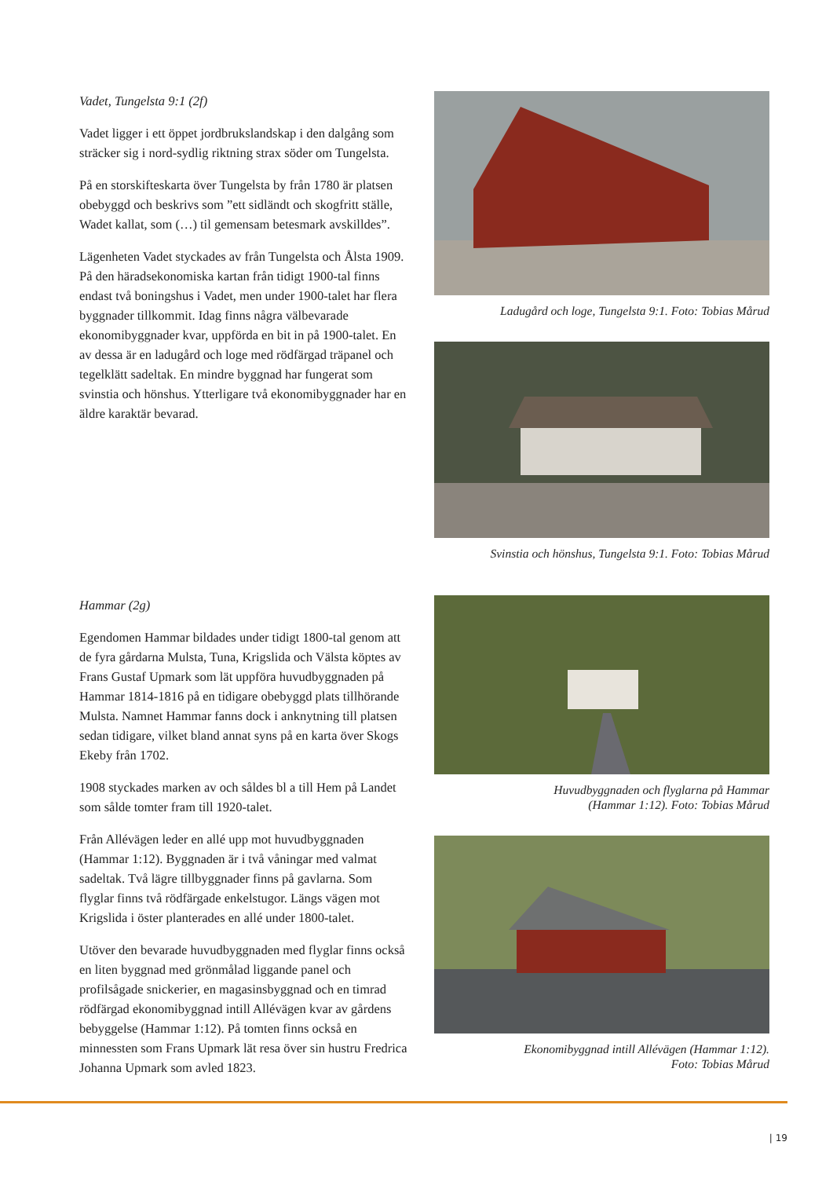Vadet, Tungelsta 9:1 (2f)
Vadet ligger i ett öppet jordbrukslandskap i den dalgång som sträcker sig i nord-sydlig riktning strax söder om Tungelsta.
På en storskifteskarta över Tungelsta by från 1780 är platsen obebyggd och beskrivs som ”ett sidländt och skogfritt ställe, Wadet kallat, som (…) til gemensam betesmark avskilldes”.
Lägenheten Vadet styckades av från Tungelsta och Ålsta 1909. På den häradsekonomiska kartan från tidigt 1900-tal finns endast två boningshus i Vadet, men under 1900-talet har flera byggnader tillkommit. Idag finns några välbevarade ekonomibyggnader kvar, uppförda en bit in på 1900-talet. En av dessa är en ladugård och loge med rödfärgad träpanel och tegelklätt sadeltak. En mindre byggnad har fungerat som svinstia och hönshus. Ytterligare två ekonomibyggnader har en äldre karaktär bevarad.
Ladugård och loge, Tungelsta 9:1. Foto: Tobias Mårud
Svinstia och hönshus, Tungelsta 9:1. Foto: Tobias Mårud
Hammar (2g)
Egendomen Hammar bildades under tidigt 1800-tal genom att de fyra gårdarna Mulsta, Tuna, Krigslida och Välsta köptes av Frans Gustaf Upmark som lät uppföra huvudbyggnaden på Hammar 1814-1816 på en tidigare obebyggd plats tillhörande Mulsta. Namnet Hammar fanns dock i anknytning till platsen sedan tidigare, vilket bland annat syns på en karta över Skogs Ekeby från 1702.
1908 styckades marken av och såldes bl a till Hem på Landet som sålde tomter fram till 1920-talet.
Från Allévägen leder en allé upp mot huvudbyggnaden (Hammar 1:12). Byggnaden är i två våningar med valmat sadeltak. Två lägre tillbyggnader finns på gavlarna. Som flyglar finns två rödfärgade enkelstugor. Längs vägen mot Krigslida i öster planterades en allé under 1800-talet.
Utöver den bevarade huvudbyggnaden med flyglar finns också en liten byggnad med grönmålad liggande panel och profilsågade snickerier, en magasinsbyggnad och en timrad rödfärgad ekonomibyggnad intill Allévägen kvar av gårdens bebyggelse (Hammar 1:12). På tomten finns också en minnessten som Frans Upmark lät resa över sin hustru Fredrica Johanna Upmark som avled 1823.
Huvudbyggnaden och flyglarna på Hammar
(Hammar 1:12). Foto: Tobias Mårud
Ekonomibyggnad intill Allévägen (Hammar 1:12).
Foto: Tobias Mårud
| 19